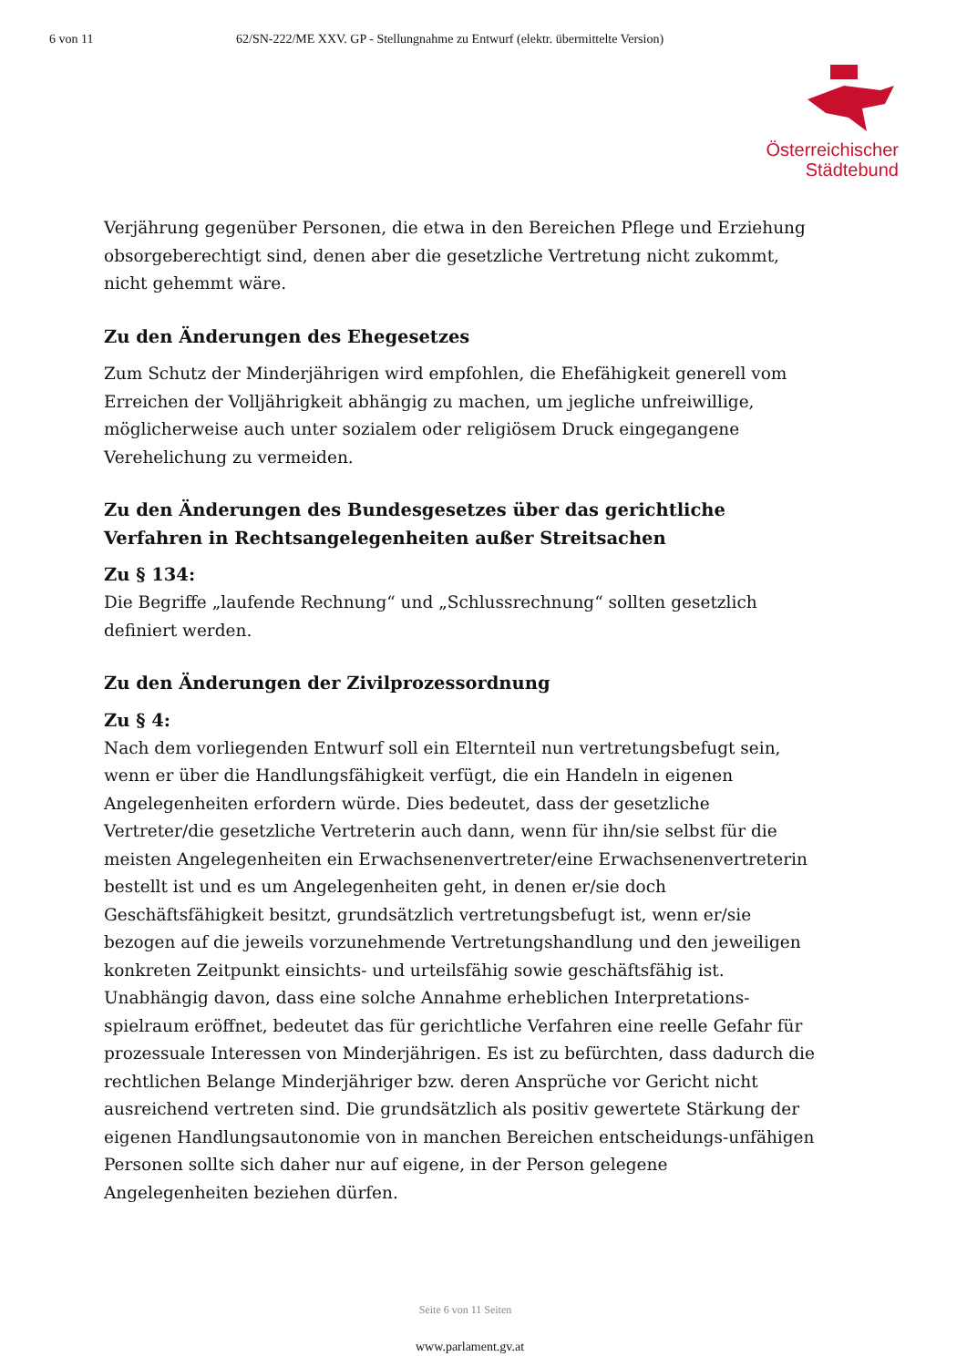6 von 11 62/SN-222/ME XXV. GP - Stellungnahme zu Entwurf (elektr. übermittelte Version)
Österreichischer
Städtebund
Verjährung gegenüber Personen, die etwa in den Bereichen Pflege und Erziehung obsorgeberechtigt sind, denen aber die gesetzliche Vertretung nicht zukommt, nicht gehemmt wäre.
Zu den Änderungen des Ehegesetzes
Zum Schutz der Minderjährigen wird empfohlen, die Ehefähigkeit generell vom Erreichen der Volljährigkeit abhängig zu machen, um jegliche unfreiwillige, möglicherweise auch unter sozialem oder religiösem Druck eingegangene Verehelichung zu vermeiden.
Zu den Änderungen des Bundesgesetzes über das gerichtliche Verfahren in Rechtsangelegenheiten außer Streitsachen
Zu § 134:
Die Begriffe „laufende Rechnung“ und „Schlussrechnung“ sollten gesetzlich definiert werden.
Zu den Änderungen der Zivilprozessordnung
Zu § 4:
Nach dem vorliegenden Entwurf soll ein Elternteil nun vertretungsbefugt sein, wenn er über die Handlungsfähigkeit verfügt, die ein Handeln in eigenen Angelegenheiten erfordern würde. Dies bedeutet, dass der gesetzliche Vertreter/die gesetzliche Vertreterin auch dann, wenn für ihn/sie selbst für die meisten Angelegenheiten ein Erwachsenenvertreter/eine Erwachsenenvertreterin bestellt ist und es um Angelegenheiten geht, in denen er/sie doch Geschäftsfähigkeit besitzt, grundsätzlich vertretungsbefugt ist, wenn er/sie bezogen auf die jeweils vorzunehmende Vertretungshandlung und den jeweiligen konkreten Zeitpunkt einsichts- und urteilsfähig sowie geschäftsfähig ist. Unabhängig davon, dass eine solche Annahme erheblichen Interpretations-spielraum eröffnet, bedeutet das für gerichtliche Verfahren eine reelle Gefahr für prozessuale Interessen von Minderjährigen. Es ist zu befürchten, dass dadurch die rechtlichen Belange Minderjähriger bzw. deren Ansprüche vor Gericht nicht ausreichend vertreten sind. Die grundsätzlich als positiv gewertete Stärkung der eigenen Handlungsautonomie von in manchen Bereichen entscheidungs-unfähigen Personen sollte sich daher nur auf eigene, in der Person gelegene Angelegenheiten beziehen dürfen.
Seite 6 von 11 Seiten
www.parlament.gv.at